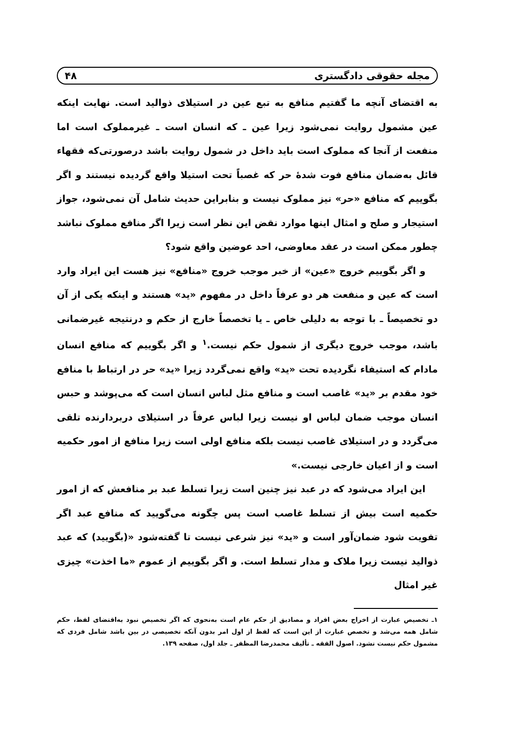مجله حقوقی دادگستری ۴۸
به اقتضای آنچه ما گفتیم منافع به تبع عین در استیلای ذوالید است. نهایت اینکه عین مشمول روایت نمی‌شود زیرا عین ـ که انسان است ـ غیرمملوک است اما منفعت از آنجا که مملوک است باید داخل در شمول روایت باشد درصورتی‌که فقهاء قائل به‌ضمان منافع فوت شدهٔ حر که غصباً تحت استیلا واقع گردیده نیستند و اگر بگوییم که منافع «حر» نیز مملوک نیست و بنابراین حدیث شامل آن نمی‌شود، جواز استیجار و صلح و امثال اینها موارد نقض این نظر است زیرا اگر منافع مملوک نباشد چطور ممکن است در عقد معاوضی، احد عوضین واقع شود؟
و اگر بگوییم خروج «عین» از خبر موجب خروج «منافع» نیز هست این ایراد وارد است که عین و منفعت هر دو عرفاً داخل در مفهوم «ید» هستند و اینکه یکی از آن دو تخصیصاً ـ با توجه به دلیلی خاص ـ یا تخصصاً خارج از حکم و درنتیجه غیرضمانی باشد، موجب خروج دیگری از شمول حکم نیست.<sup>۱</sup> و اگر بگوییم که منافع انسان مادام که استیفاء نگردیده تحت «ید» واقع نمی‌گردد زیرا «ید» حر در ارتباط با منافع خود مقدم بر «ید» غاصب است و منافع مثل لباس انسان است که می‌پوشد و حبس انسان موجب ضمان لباس او نیست زیرا لباس عرفاً در استیلای دربردارنده تلقی می‌گردد و در استیلای غاصب نیست بلکه منافع اولی است زیرا منافع از امور حکمیه است و از اعیان خارجی نیست.»
این ایراد می‌شود که در عبد نیز چنین است زیرا تسلط عبد بر منافعش که از امور حکمیه است بیش از تسلط غاصب است پس چگونه می‌گویید که منافع عبد اگر تفویت شود ضمان‌آور است و «ید» نیز شرعی نیست تا گفته‌شود «(بگویید) که عبد ذوالید نیست زیرا ملاک و مدار تسلط است. و اگر بگوییم از عموم «ما اخذت» چیزی غیر امثال
۱ـ تخصیص عبارت از اخراج بعض افراد و مصادیق از حکم عام است به‌نحوی که اگر تخصیص نبود به‌اقتضای لفظ، حکم شامل همه می‌شد و تخصص عبارت از این است که لفظ از اول امر بدون آنکه تخصیصی در بین باشد شامل فردی که مشمول حکم نیست نشود. اصول الفقه ـ تألیف محمدرضا المظفر ـ جلد اول، صفحه ۱۳۹.